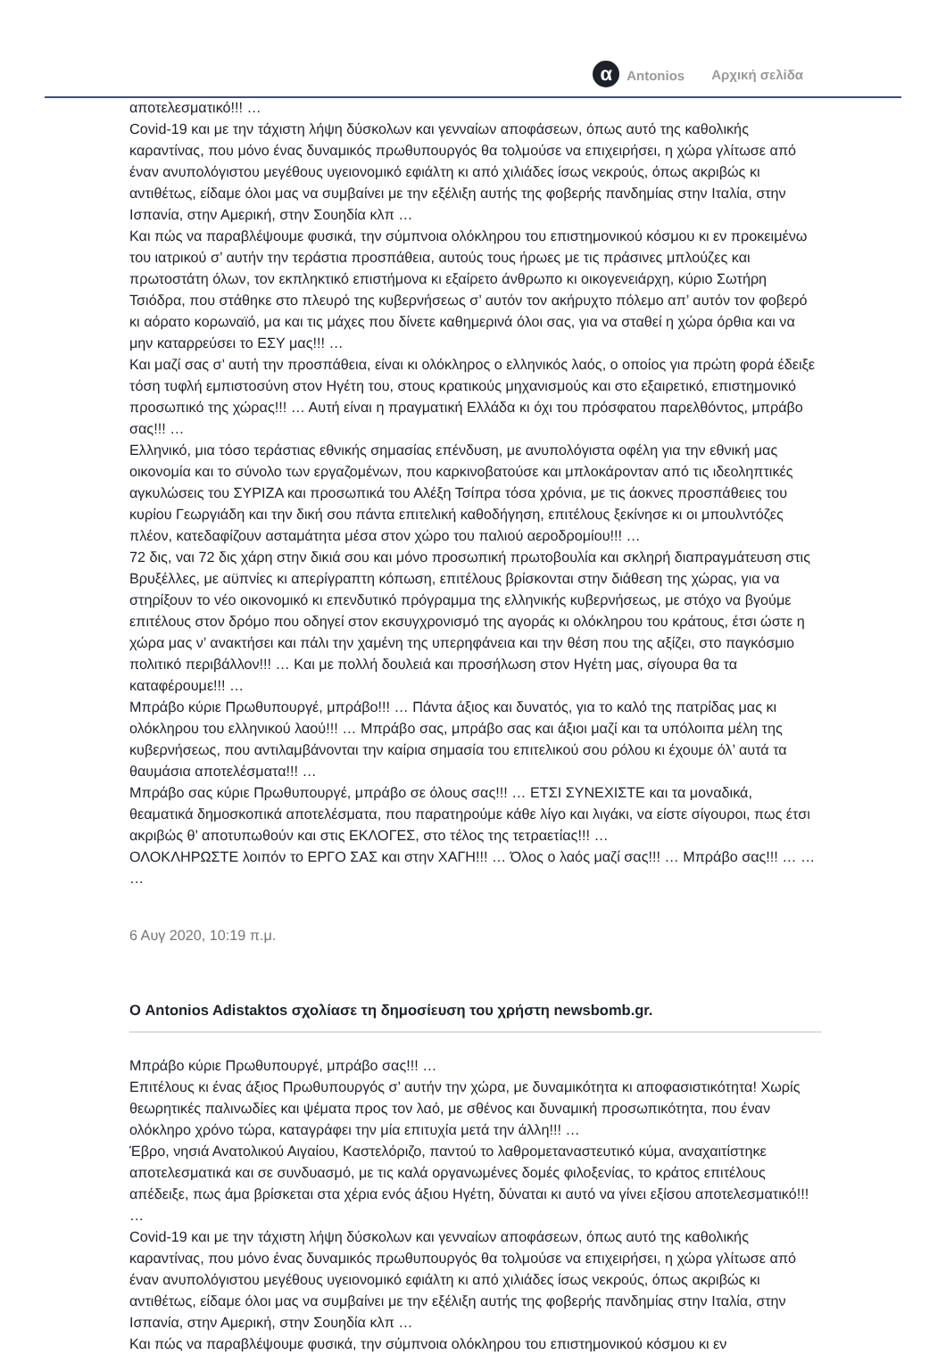α Antonios Αρχική σελίδα
αποτελεσματικό!!! …
Covid-19 και με την τάχιστη λήψη δύσκολων και γενναίων αποφάσεων, όπως αυτό της καθολικής καραντίνας, που μόνο ένας δυναμικός πρωθυπουργός θα τολμούσε να επιχειρήσει, η χώρα γλίτωσε από έναν ανυπολόγιστου μεγέθους υγειονομικό εφιάλτη κι από χιλιάδες ίσως νεκρούς, όπως ακριβώς κι αντιθέτως, είδαμε όλοι μας να συμβαίνει με την εξέλιξη αυτής της φοβερής πανδημίας στην Ιταλία, στην Ισπανία, στην Αμερική, στην Σουηδία κλπ …
Και πώς να παραβλέψουμε φυσικά, την σύμπνοια ολόκληρου του επιστημονικού κόσμου κι εν προκειμένω του ιατρικού σ’ αυτήν την τεράστια προσπάθεια, αυτούς τους ήρωες με τις πράσινες μπλούζες και πρωτοστάτη όλων, τον εκπληκτικό επιστήμονα κι εξαίρετο άνθρωπο κι οικογενειάρχη, κύριο Σωτήρη Τσιόδρα, που στάθηκε στο πλευρό της κυβερνήσεως σ’ αυτόν τον ακήρυχτο πόλεμο απ’ αυτόν τον φοβερό κι αόρατο κορωναϊό, μα και τις μάχες που δίνετε καθημερινά όλοι σας, για να σταθεί η χώρα όρθια και να μην καταρρεύσει το ΕΣΥ μας!!! …
Και μαζί σας σ’ αυτή την προσπάθεια, είναι κι ολόκληρος ο ελληνικός λαός, ο οποίος για πρώτη φορά έδειξε τόση τυφλή εμπιστοσύνη στον Ηγέτη του, στους κρατικούς μηχανισμούς και στο εξαιρετικό, επιστημονικό προσωπικό της χώρας!!! … Αυτή είναι η πραγματική Ελλάδα κι όχι του πρόσφατου παρελθόντος, μπράβο σας!!! …
Ελληνικό, μια τόσο τεράστιας εθνικής σημασίας επένδυση, με ανυπολόγιστα οφέλη για την εθνική μας οικονομία και το σύνολο των εργαζομένων, που καρκινοβατούσε και μπλοκάρονταν από τις ιδεοληπτικές αγκυλώσεις του ΣΥΡΙΖΑ και προσωπικά του Αλέξη Τσίπρα τόσα χρόνια, με τις άοκνες προσπάθειες του κυρίου Γεωργιάδη και την δική σου πάντα επιτελική καθοδήγηση, επιτέλους ξεκίνησε κι οι μπουλντόζες πλέον, κατεδαφίζουν ασταμάτητα μέσα στον χώρο του παλιού αεροδρομίου!!! …
72 δις, ναι 72 δις χάρη στην δικιά σου και μόνο προσωπική πρωτοβουλία και σκληρή διαπραγμάτευση στις Βρυξέλλες, με αϋπνίες κι απερίγραπτη κόπωση, επιτέλους βρίσκονται στην διάθεση της χώρας, για να στηρίξουν το νέο οικονομικό κι επενδυτικό πρόγραμμα της ελληνικής κυβερνήσεως, με στόχο να βγούμε επιτέλους στον δρόμο που οδηγεί στον εκσυγχρονισμό της αγοράς κι ολόκληρου του κράτους, έτσι ώστε η χώρα μας ν’ ανακτήσει και πάλι την χαμένη της υπερηφάνεια και την θέση που της αξίζει, στο παγκόσμιο πολιτικό περιβάλλον!!! … Και με πολλή δουλειά και προσήλωση στον Ηγέτη μας, σίγουρα θα τα καταφέρουμε!!! …
Μπράβο κύριε Πρωθυπουργέ, μπράβο!!! … Πάντα άξιος και δυνατός, για το καλό της πατρίδας μας κι ολόκληρου του ελληνικού λαού!!! … Μπράβο σας, μπράβο σας και άξιοι μαζί και τα υπόλοιπα μέλη της κυβερνήσεως, που αντιλαμβάνονται την καίρια σημασία του επιτελικού σου ρόλου κι έχουμε όλ’ αυτά τα θαυμάσια αποτελέσματα!!! …
Μπράβο σας κύριε Πρωθυπουργέ, μπράβο σε όλους σας!!! … ΕΤΣΙ ΣΥΝΕΧΙΣΤΕ και τα μοναδικά, θεαματικά δημοσκοπικά αποτελέσματα, που παρατηρούμε κάθε λίγο και λιγάκι, να είστε σίγουροι, πως έτσι ακριβώς θ’ αποτυπωθούν και στις ΕΚΛΟΓΕΣ, στο τέλος της τετραετίας!!! …
ΟΛΟΚΛΗΡΩΣΤΕ λοιπόν το ΕΡΓΟ ΣΑΣ και στην ΧΑΓΗ!!! … Όλος ο λαός μαζί σας!!! … Μπράβο σας!!! … … …
6 Αυγ 2020, 10:19 π.μ.
Ο Antonios Adistaktos σχολίασε τη δημοσίευση του χρήστη newsbomb.gr.
Μπράβο κύριε Πρωθυπουργέ, μπράβο σας!!! …
Επιτέλους κι ένας άξιος Πρωθυπουργός σ’ αυτήν την χώρα, με δυναμικότητα κι αποφασιστικότητα! Χωρίς θεωρητικές παλινωδίες και ψέματα προς τον λαό, με σθένος και δυναμική προσωπικότητα, που έναν ολόκληρο χρόνο τώρα, καταγράφει την μία επιτυχία μετά την άλλη!!! …
Έβρο, νησιά Ανατολικού Αιγαίου, Καστελόριζο, παντού το λαθρομεταναστευτικό κύμα, αναχαιτίστηκε αποτελεσματικά και σε συνδυασμό, με τις καλά οργανωμένες δομές φιλοξενίας, το κράτος επιτέλους απέδειξε, πως άμα βρίσκεται στα χέρια ενός άξιου Ηγέτη, δύναται κι αυτό να γίνει εξίσου αποτελεσματικό!!! …
Covid-19 και με την τάχιστη λήψη δύσκολων και γενναίων αποφάσεων, όπως αυτό της καθολικής καραντίνας, που μόνο ένας δυναμικός πρωθυπουργός θα τολμούσε να επιχειρήσει, η χώρα γλίτωσε από έναν ανυπολόγιστου μεγέθους υγειονομικό εφιάλτη κι από χιλιάδες ίσως νεκρούς, όπως ακριβώς κι αντιθέτως, είδαμε όλοι μας να συμβαίνει με την εξέλιξη αυτής της φοβερής πανδημίας στην Ιταλία, στην Ισπανία, στην Αμερική, στην Σουηδία κλπ …
Και πώς να παραβλέψουμε φυσικά, την σύμπνοια ολόκληρου του επιστημονικού κόσμου κι εν